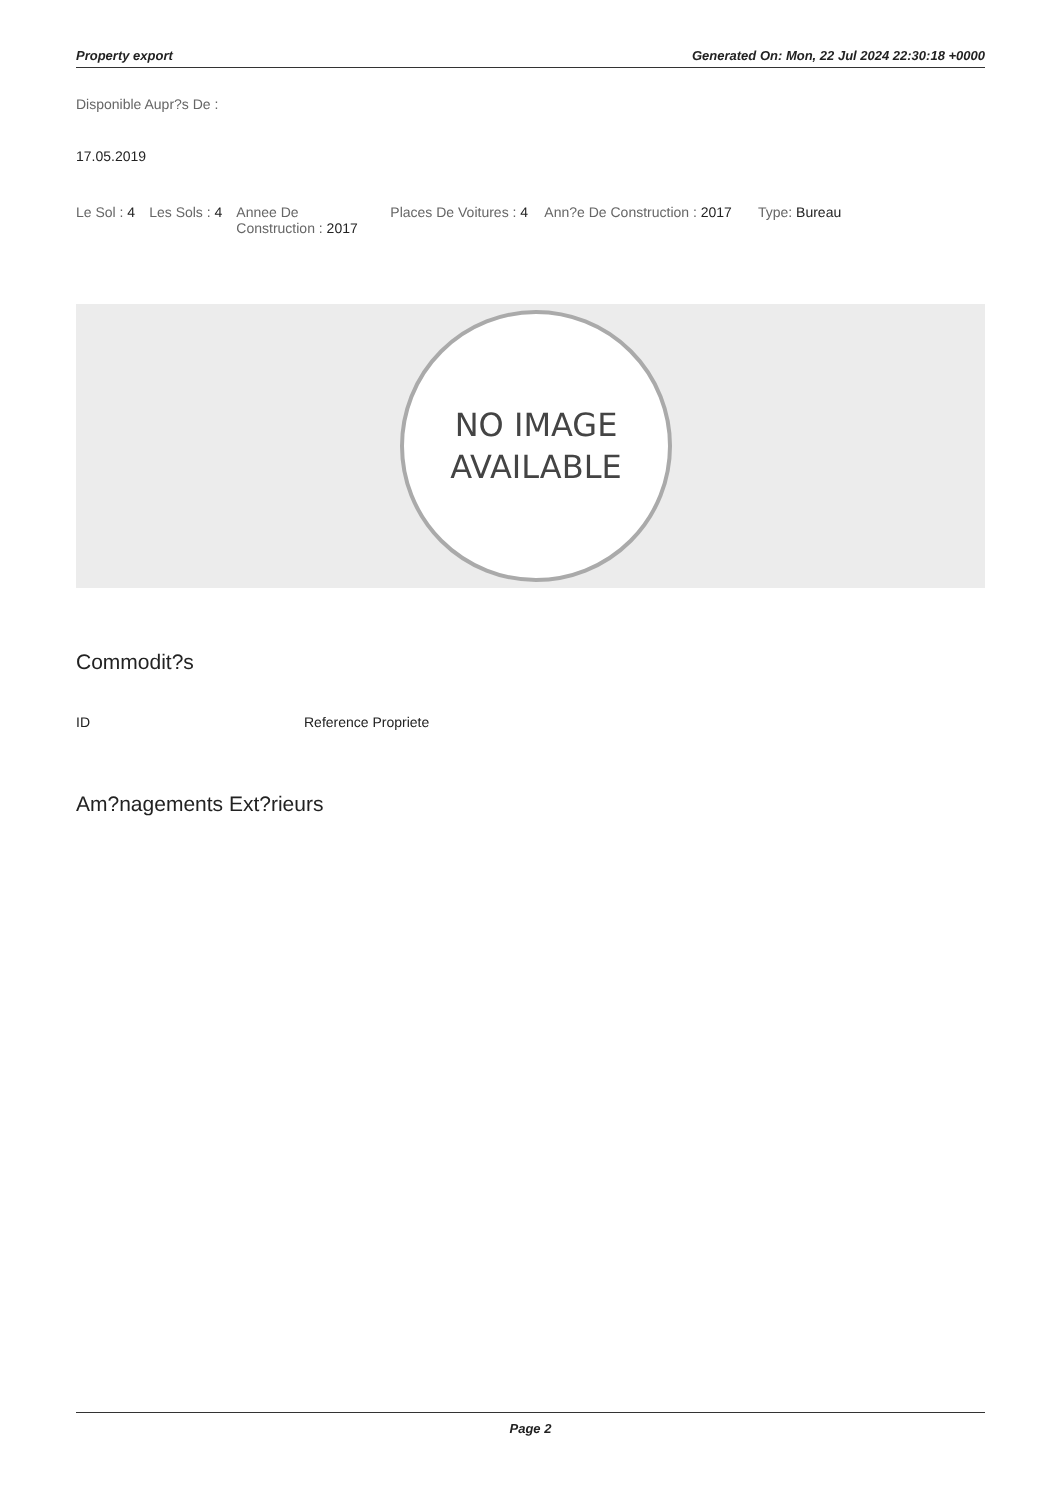Property export Generated On: Mon, 22 Jul 2024 22:30:18 +0000
Disponible Aupr?s De :
17.05.2019
Le Sol : 4 Les Sols : 4 Annee De Construction : 2017
Places De Voitures : 4
Ann?e De Construction : 2017 Type: Bureau
NO IMAGE
AVAILABLE
Commodit?s
ID Reference Propriete
Am?nagements Ext?rieurs
Page 2